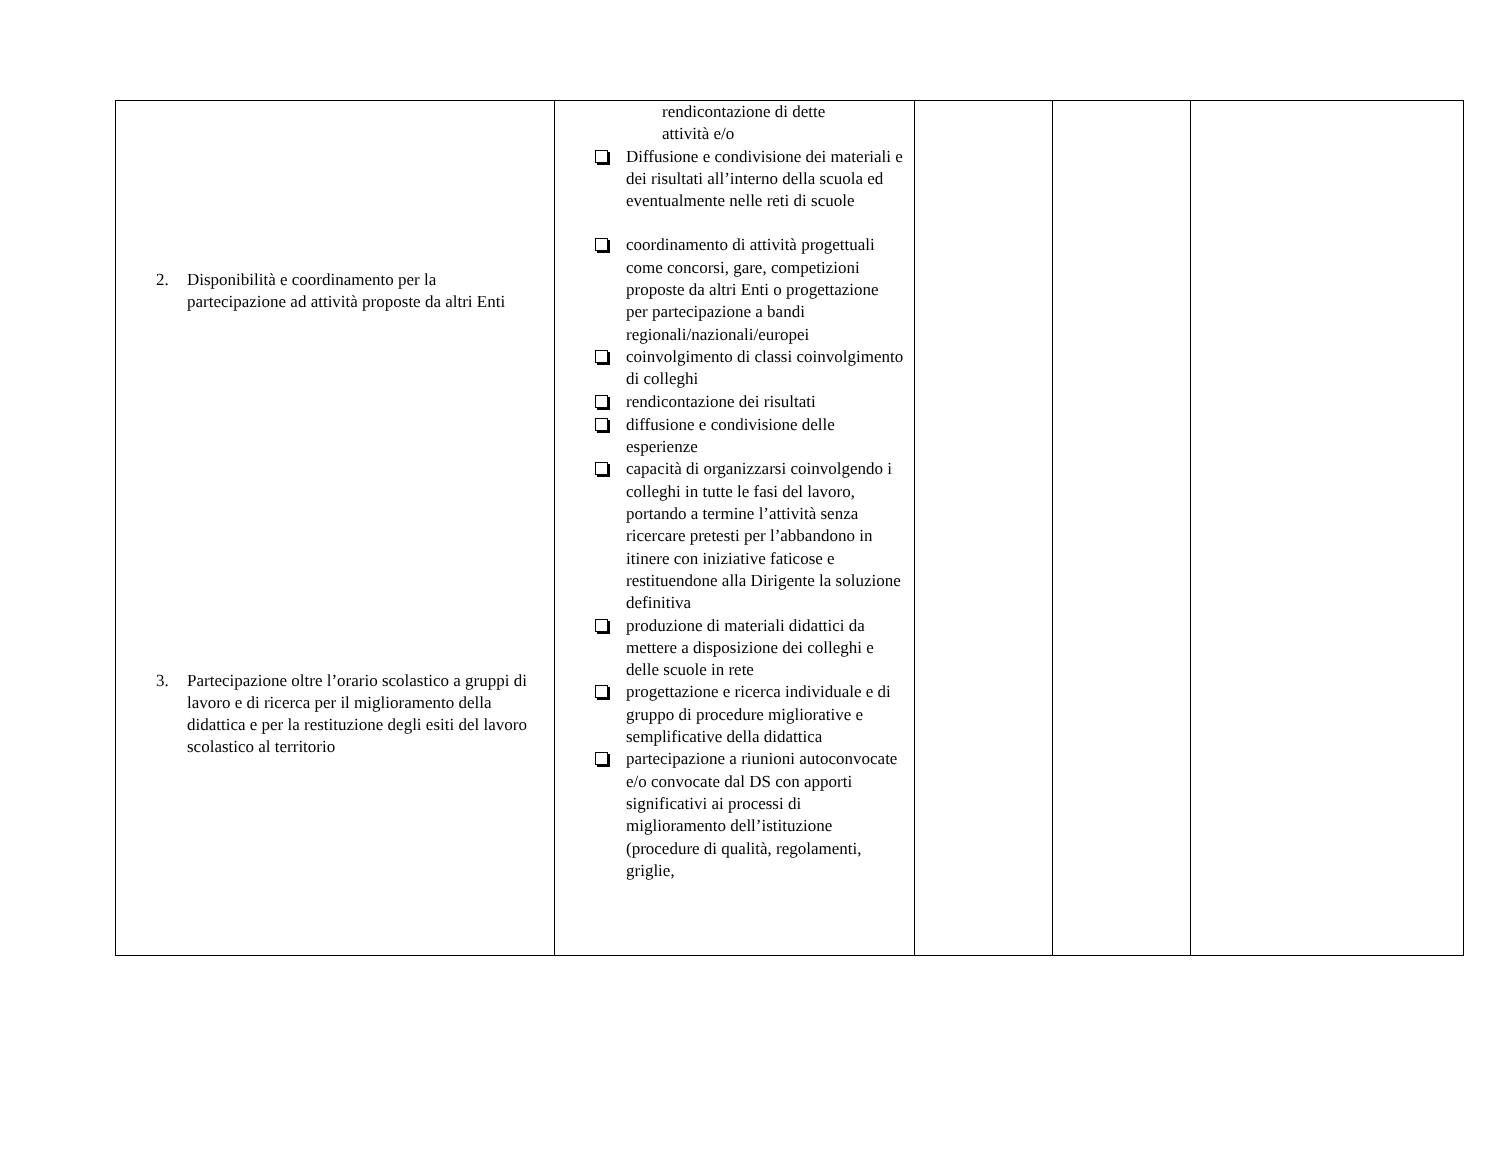| 2. Disponibilità e coordinamento per la partecipazione ad attività proposte da altri Enti 3. Partecipazione oltre l’orario scolastico a gruppi di lavoro e di ricerca per il miglioramento della didattica e per la restituzione degli esiti del lavoro scolastico al territorio | rendicontazione di dette attività e/o Diffusione e condivisione dei materiali e dei risultati all’interno della scuola ed eventualmente nelle reti di scuole coordinamento di attività progettuali come concorsi, gare, competizioni proposte da altri Enti o progettazione per partecipazione a bandi regionali/nazionali/europei coinvolgimento di classi coinvolgimento di colleghi rendicontazione dei risultati diffusione e condivisione delle esperienze capacità di organizzarsi coinvolgendo i colleghi in tutte le fasi del lavoro, portando a termine l’attività senza ricercare pretesti per l’abbandono in itinere con iniziative faticose e restituendone alla Dirigente la soluzione definitiva produzione di materiali didattici da mettere a disposizione dei colleghi e delle scuole in rete progettazione e ricerca individuale e di gruppo di procedure migliorative e semplificative della didattica partecipazione a riunioni autoconvocate e/o convocate dal DS con apporti significativi ai processi di miglioramento dell’istituzione (procedure di qualità, regolamenti, griglie, | | | |